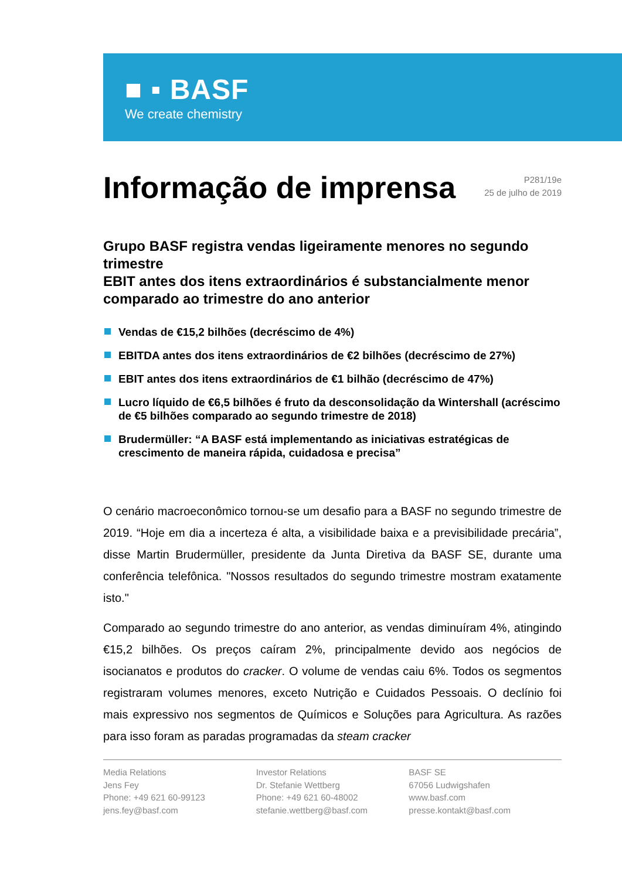■ ▪ BASF
We create chemistry
Informação de imprensa
P281/19e
25 de julho de 2019
Grupo BASF registra vendas ligeiramente menores no segundo trimestre
EBIT antes dos itens extraordinários é substancialmente menor comparado ao trimestre do ano anterior
Vendas de €15,2 bilhões (decréscimo de 4%)
EBITDA antes dos itens extraordinários de €2 bilhões (decréscimo de 27%)
EBIT antes dos itens extraordinários de €1 bilhão (decréscimo de 47%)
Lucro líquido de €6,5 bilhões é fruto da desconsolidação da Wintershall (acréscimo de €5 bilhões comparado ao segundo trimestre de 2018)
Brudermüller: “A BASF está implementando as iniciativas estratégicas de crescimento de maneira rápida, cuidadosa e precisa”
O cenário macroeconômico tornou-se um desafio para a BASF no segundo trimestre de 2019. “Hoje em dia a incerteza é alta, a visibilidade baixa e a previsibilidade precária”, disse Martin Brudermüller, presidente da Junta Diretiva da BASF SE, durante uma conferência telefônica. "Nossos resultados do segundo trimestre mostram exatamente isto."
Comparado ao segundo trimestre do ano anterior, as vendas diminuíram 4%, atingindo €15,2 bilhões. Os preços caíram 2%, principalmente devido aos negócios de isocianatos e produtos do cracker. O volume de vendas caiu 6%. Todos os segmentos registraram volumes menores, exceto Nutrição e Cuidados Pessoais. O declínio foi mais expressivo nos segmentos de Químicos e Soluções para Agricultura. As razões para isso foram as paradas programadas da steam cracker
Media Relations
Jens Fey
Phone: +49 621 60-99123
jens.fey@basf.com
Investor Relations
Dr. Stefanie Wettberg
Phone: +49 621 60-48002
stefanie.wettberg@basf.com
BASF SE
67056 Ludwigshafen
www.basf.com
presse.kontakt@basf.com